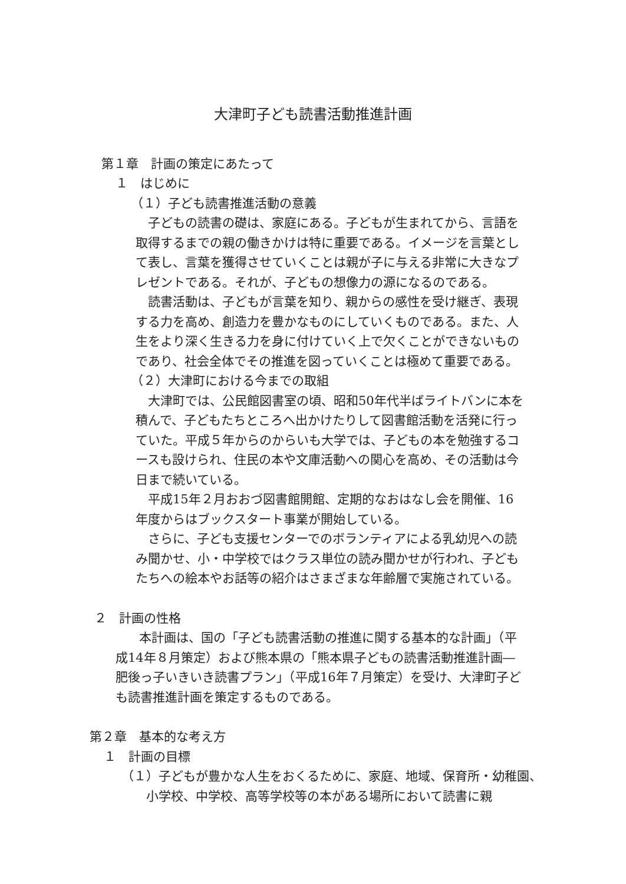大津町子ども読書活動推進計画
第１章　計画の策定にあたって
１　はじめに
（１）子ども読書推進活動の意義
子どもの読書の礎は、家庭にある。子どもが生まれてから、言語を取得するまでの親の働きかけは特に重要である。イメージを言葉として表し、言葉を獲得させていくことは親が子に与える非常に大きなプレゼントである。それが、子どもの想像力の源になるのである。
読書活動は、子どもが言葉を知り、親からの感性を受け継ぎ、表現する力を高め、創造力を豊かなものにしていくものである。また、人生をより深く生きる力を身に付けていく上で欠くことができないものであり、社会全体でその推進を図っていくことは極めて重要である。
（２）大津町における今までの取組
大津町では、公民館図書室の頃、昭和50年代半ばライトバンに本を積んで、子どもたちところへ出かけたりして図書館活動を活発に行っていた。平成５年からのからいも大学では、子どもの本を勉強するコースも設けられ、住民の本や文庫活動への関心を高め、その活動は今日まで続いている。
平成15年２月おおづ図書館開館、定期的なおはなし会を開催、16年度からはブックスタート事業が開始している。
さらに、子ども支援センターでのボランティアによる乳幼児への読み聞かせ、小・中学校ではクラス単位の読み聞かせが行われ、子どもたちへの絵本やお話等の紹介はさまざまな年齢層で実施されている。
２　計画の性格
本計画は、国の「子ども読書活動の推進に関する基本的な計画」（平成14年８月策定）および熊本県の「熊本県子どもの読書活動推進計画―肥後っ子いきいき読書プラン」（平成16年７月策定）を受け、大津町子ども読書推進計画を策定するものである。
第２章　基本的な考え方
１　計画の目標
（１）子どもが豊かな人生をおくるために、家庭、地域、保育所・幼稚園、小学校、中学校、高等学校等の本がある場所において読書に親